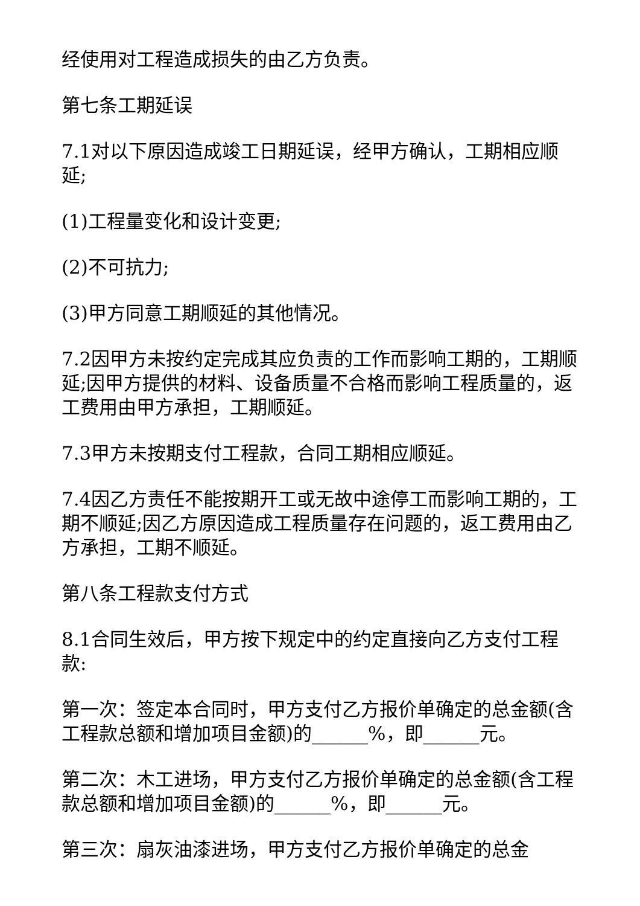经使用对工程造成损失的由乙方负责。
第七条工期延误
7.1对以下原因造成竣工日期延误，经甲方确认，工期相应顺延;
(1)工程量变化和设计变更;
(2)不可抗力;
(3)甲方同意工期顺延的其他情况。
7.2因甲方未按约定完成其应负责的工作而影响工期的，工期顺延;因甲方提供的材料、设备质量不合格而影响工程质量的，返工费用由甲方承担，工期顺延。
7.3甲方未按期支付工程款，合同工期相应顺延。
7.4因乙方责任不能按期开工或无故中途停工而影响工期的，工期不顺延;因乙方原因造成工程质量存在问题的，返工费用由乙方承担，工期不顺延。
第八条工程款支付方式
8.1合同生效后，甲方按下规定中的约定直接向乙方支付工程款:
第一次：签定本合同时，甲方支付乙方报价单确定的总金额(含工程款总额和增加项目金额)的______%，即______元。
第二次：木工进场，甲方支付乙方报价单确定的总金额(含工程款总额和增加项目金额)的______%，即______元。
第三次：扇灰油漆进场，甲方支付乙方报价单确定的总金